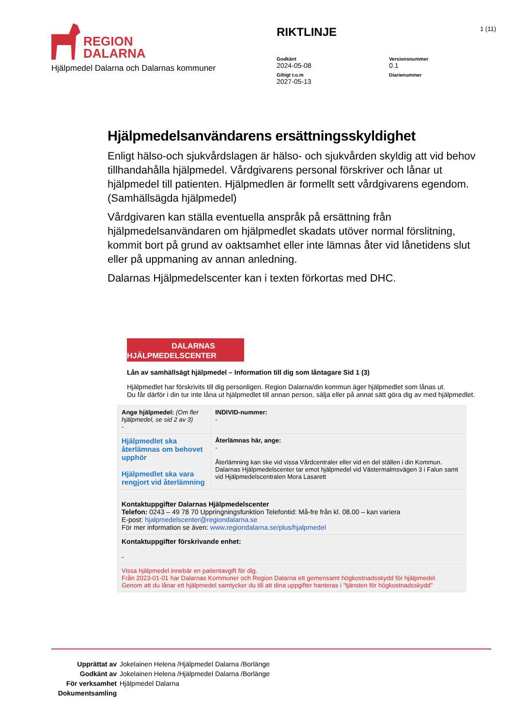REGION
DALARNA
Hjälpmedel Dalarna och Dalarnas kommuner
RIKTLINJE
Godkänt
2024-05-08
Versionsnummer
0.1
Giltigt t.o.m
2027-05-13
Diarienummer
1 (11)
Hjälpmedelsanvändarens ersättningsskyldighet
Enligt hälso-och sjukvårdslagen är hälso- och sjukvården skyldig att vid behov tillhandahålla hjälpmedel. Vårdgivarens personal förskriver och lånar ut hjälpmedel till patienten. Hjälpmedlen är formellt sett vårdgivarens egendom. (Samhällsägda hjälpmedel)
Vårdgivaren kan ställa eventuella anspråk på ersättning från hjälpmedelsanvändaren om hjälpmedlet skadats utöver normal förslitning, kommit bort på grund av oaktsamhet eller inte lämnas åter vid lånetidens slut eller på uppmaning av annan anledning.
Dalarnas Hjälpmedelscenter kan i texten förkortas med DHC.
DALARNAS
HJÄLPMEDELSCENTER
Lån av samhällsägt hjälpmedel – Information till dig som låntagare Sid 1 (3)
Hjälpmedlet har förskrivits till dig personligen. Region Dalarna/din kommun äger hjälpmedlet som lånas ut.
Du får därför i din tur inte låna ut hjälpmedlet till annan person, sälja eller på annat sätt göra dig av med hjälpmedlet.
| Ange hjälpmedel: (Om fler hjälpmedel, se sid 2 av 3) - | | INDIVID-nummer: - |
| Hjälpmedlet ska återlämnas om behovet upphör Hjälpmedlet ska vara rengjort vid återlämning | Återlämnas här, ange: - Återlämning kan ske vid vissa Vårdcentraler eller vid en del ställen i din Kommun. Dalarnas Hjälpmedelscenter tar emot hjälpmedel vid Västermalmsvägen 3 i Falun samt vid Hjälpmedelscentralen Mora Lasarett | |
| Kontaktuppgifter Dalarnas Hjälpmedelscenter Telefon: 0243 – 49 78 70 Uppringningsfunktion Telefontid: Må-fre från kl. 08.00 – kan variera E-post: hjalpmedelscenter@regiondalarna.se För mer information se även: www.regiondalarna.se/plus/hjalpmedel | | |
| Kontaktuppgifter förskrivande enhet: - | | |
| Vissa hjälpmedel innebär en patientavgift för dig. Från 2023-01-01 har Dalarnas Kommuner och Region Dalarna ett gemensamt högkostnadsskydd för hjälpmedel. Genom att du lånar ett hjälpmedel samtycker du till att dina uppgifter hanteras i "tjänsten för högkostnadsskydd" | | |
Upprättat av Jokelainen Helena /Hjälpmedel Dalarna /Borlänge
Godkänt av Jokelainen Helena /Hjälpmedel Dalarna /Borlänge
För verksamhet Hjälpmedel Dalarna
Dokumentsamling